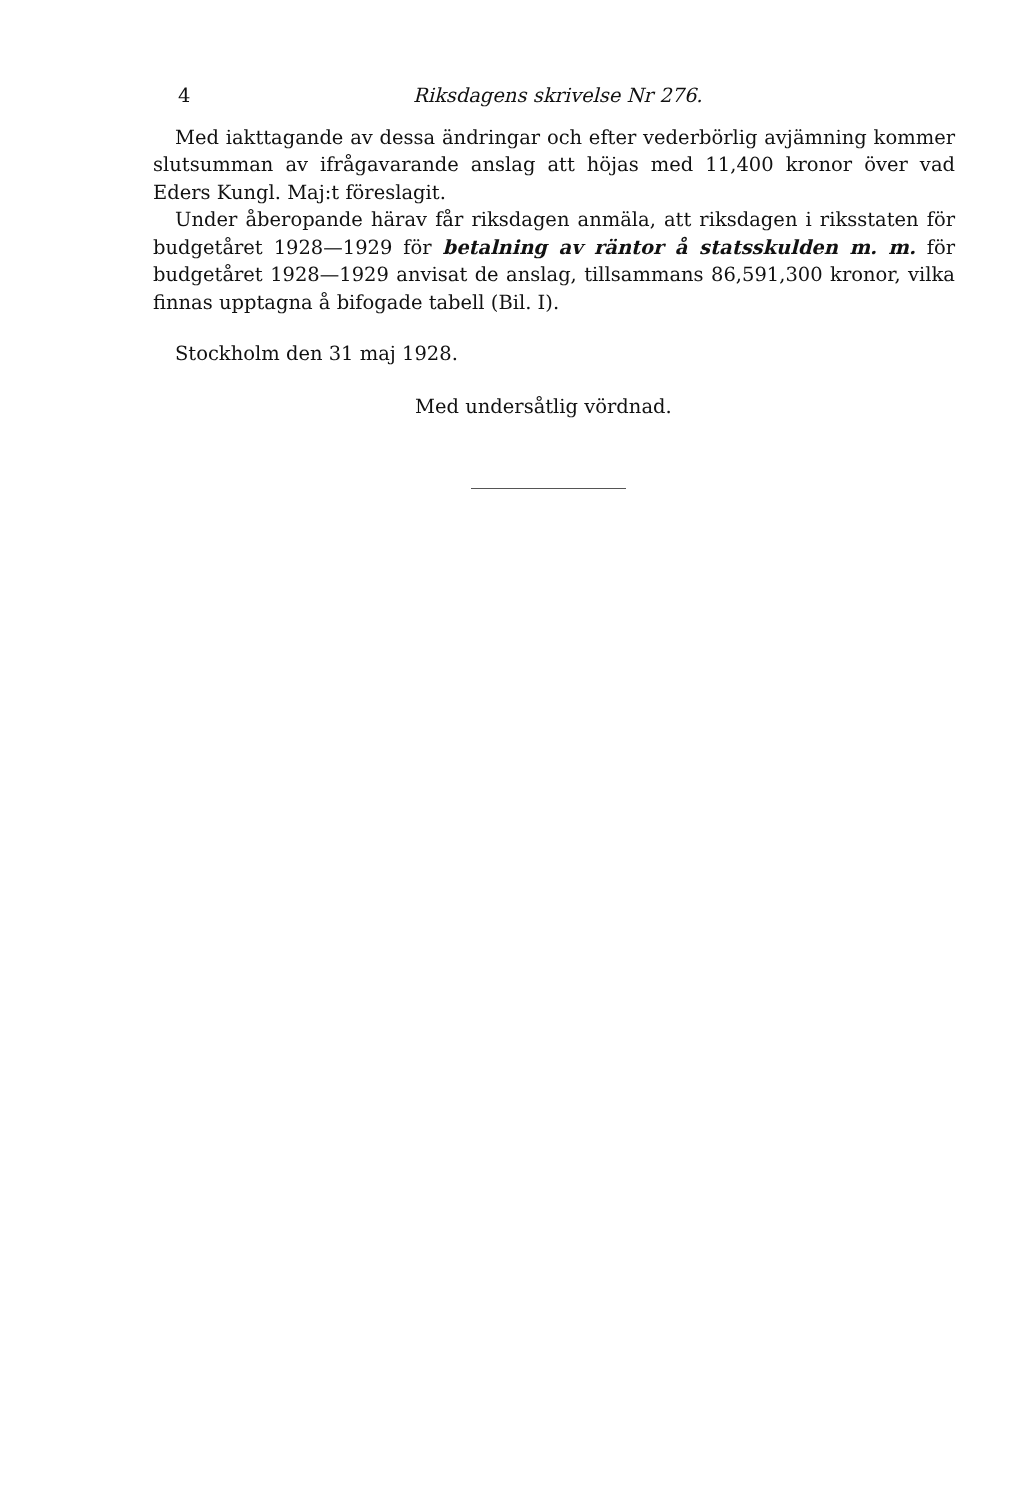4 Riksdagens skrivelse Nr 276.
Med iakttagande av dessa ändringar och efter vederbörlig avjämning kommer slutsumman av ifrågavarande anslag att höjas med 11,400 kronor över vad Eders Kungl. Maj:t föreslagit.
Under åberopande härav får riksdagen anmäla, att riksdagen i riksstaten för budgetåret 1928—1929 för betalning av räntor å statsskulden m. m. för budgetåret 1928—1929 anvisat de anslag, tillsammans 86,591,300 kronor, vilka finnas upptagna å bifogade tabell (Bil. I).
Stockholm den 31 maj 1928.
Med undersåtlig vördnad.